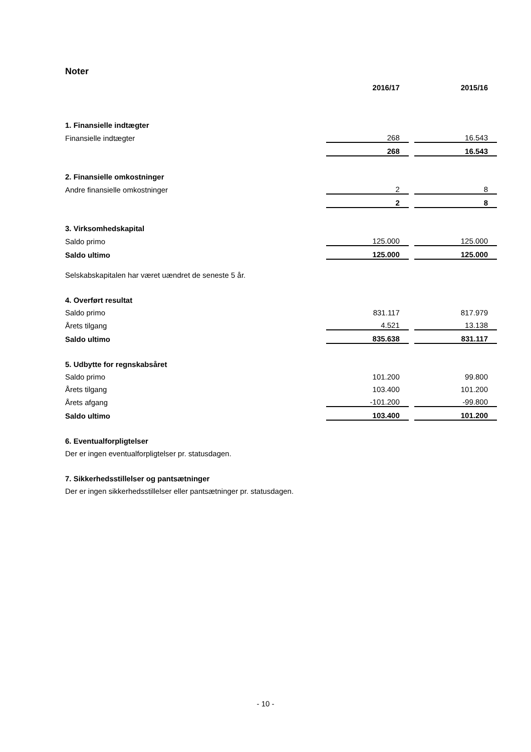Noter
| | 2016/17 | | 2015/16 |
| --- | --- | --- | --- |
| 1. Finansielle indtægter | | | |
| Finansielle indtægter | 268 | | 16.543 |
| | 268 | | 16.543 |
| 2. Finansielle omkostninger | | | |
| Andre finansielle omkostninger | 2 | | 8 |
| | 2 | | 8 |
| 3. Virksomhedskapital | | | |
| Saldo primo | 125.000 | | 125.000 |
| Saldo ultimo | 125.000 | | 125.000 |
| Selskabskapitalen har været uændret de seneste 5 år. | | | |
| 4. Overført resultat | | | |
| Saldo primo | 831.117 | | 817.979 |
| Årets tilgang | 4.521 | | 13.138 |
| Saldo ultimo | 835.638 | | 831.117 |
| 5. Udbytte for regnskabsåret | | | |
| Saldo primo | 101.200 | | 99.800 |
| Årets tilgang | 103.400 | | 101.200 |
| Årets afgang | -101.200 | | -99.800 |
| Saldo ultimo | 103.400 | | 101.200 |
| 6. Eventualforpligtelser | | | |
| Der er ingen eventualforpligtelser pr. statusdagen. | | | |
| 7. Sikkerhedsstillelser og pantsætninger | | | |
| Der er ingen sikkerhedsstillelser eller pantsætninger pr. statusdagen. | | | |
- 10 -